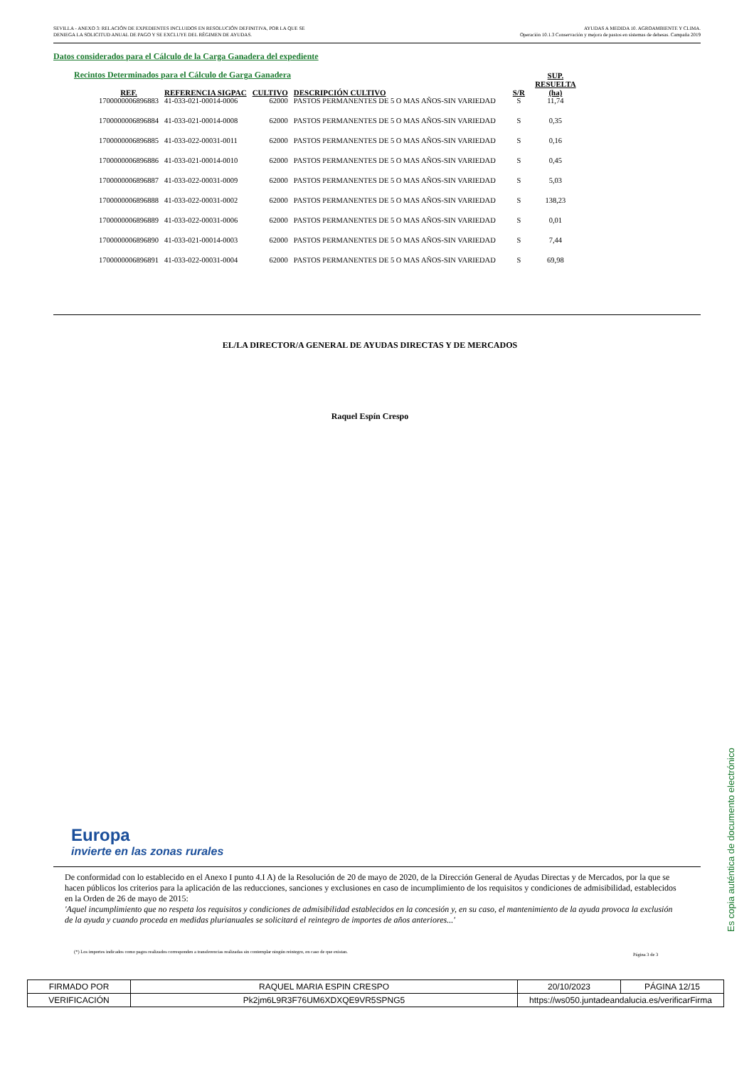SEVILLA - ANEXO 3: RELACIÓN DE EXPEDIENTES INCLUIDOS EN RESOLUCIÓN DEFINITIVA, POR LA QUE SE
DENIEGA LA SOLICITUD ANUAL DE PAGO Y SE EXCLUYE DEL RÉGIMEN DE AYUDAS.
AYUDAS A MEDIDA 10. AGROAMBIENTE Y CLIMA.
Operación 10.1.3 Conservación y mejora de pastos en sistemas de dehesas. Campaña 2019
Datos considerados para el Cálculo de la Carga Ganadera del expediente
Recintos Determinados para el Cálculo de Garga Ganadera
| REF. | REFERENCIA SIGPAC | CULTIVO | DESCRIPCIÓN CULTIVO | S/R | SUP. RESUELTA (ha) |
| --- | --- | --- | --- | --- | --- |
| 1700000006896883 | 41-033-021-00014-0006 | 62000 | PASTOS PERMANENTES DE 5 O MAS AÑOS-SIN VARIEDAD | S | 11,74 |
| 1700000006896884 | 41-033-021-00014-0008 | 62000 | PASTOS PERMANENTES DE 5 O MAS AÑOS-SIN VARIEDAD | S | 0,35 |
| 1700000006896885 | 41-033-022-00031-0011 | 62000 | PASTOS PERMANENTES DE 5 O MAS AÑOS-SIN VARIEDAD | S | 0,16 |
| 1700000006896886 | 41-033-021-00014-0010 | 62000 | PASTOS PERMANENTES DE 5 O MAS AÑOS-SIN VARIEDAD | S | 0,45 |
| 1700000006896887 | 41-033-022-00031-0009 | 62000 | PASTOS PERMANENTES DE 5 O MAS AÑOS-SIN VARIEDAD | S | 5,03 |
| 1700000006896888 | 41-033-022-00031-0002 | 62000 | PASTOS PERMANENTES DE 5 O MAS AÑOS-SIN VARIEDAD | S | 138,23 |
| 1700000006896889 | 41-033-022-00031-0006 | 62000 | PASTOS PERMANENTES DE 5 O MAS AÑOS-SIN VARIEDAD | S | 0,01 |
| 1700000006896890 | 41-033-021-00014-0003 | 62000 | PASTOS PERMANENTES DE 5 O MAS AÑOS-SIN VARIEDAD | S | 7,44 |
| 1700000006896891 | 41-033-022-00031-0004 | 62000 | PASTOS PERMANENTES DE 5 O MAS AÑOS-SIN VARIEDAD | S | 69,98 |
EL/LA DIRECTOR/A GENERAL DE AYUDAS DIRECTAS Y DE MERCADOS
Raquel Espín Crespo
Europa
invierte en las zonas rurales
De conformidad con lo establecido en el Anexo I punto 4.I A) de la Resolución de 20 de mayo de 2020, de la Dirección General de Ayudas Directas y de Mercados, por la que se hacen públicos los criterios para la aplicación de las reducciones, sanciones y exclusiones en caso de incumplimiento de los requisitos y condiciones de admisibilidad, establecidos en la Orden de 26 de mayo de 2015:
'Aquel incumplimiento que no respeta los requisitos y condiciones de admisibilidad establecidos en la concesión y, en su caso, el mantenimiento de la ayuda provoca la exclusión de la ayuda y cuando proceda en medidas plurianuales se solicitará el reintegro de importes de años anteriores...'
(*) Los importes indicados como pagos realizados corresponden a transferencias realizadas sin contemplar ningún reintegro, en caso de que existan.
Página 3 de 3
Es copia auténtica de documento electrónico
| FIRMADO POR | RAQUEL MARIA ESPIN CRESPO | | 20/10/2023 | PÁGINA 12/15 |
| VERIFICACIÓN | Pk2jm6L9R3F76UM6XDXQE9VR5SPNG5 | https://ws050.juntadeandalucia.es/verificarFirma | | |